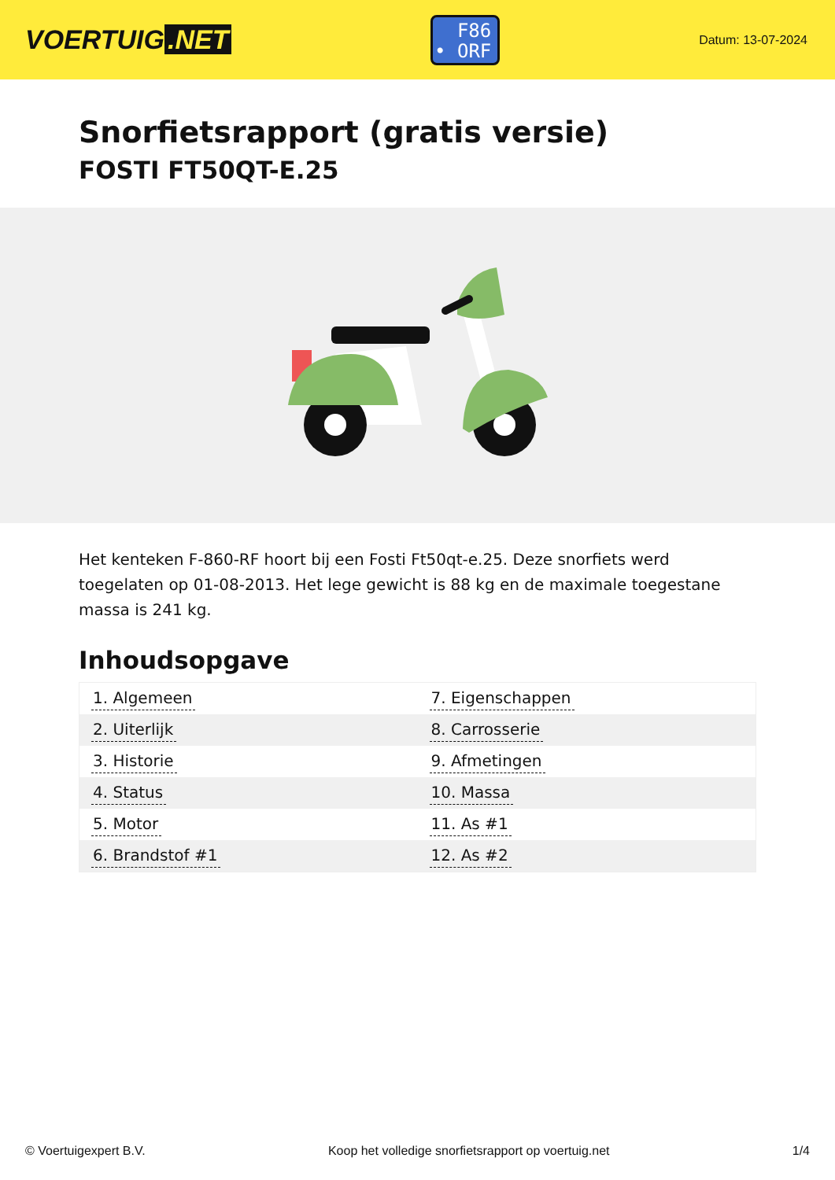VOERTUIG.NET
F86
• ORF
Datum: 13-07-2024
Snorfietsrapport (gratis versie)
FOSTI FT50QT-E.25
Het kenteken F-860-RF hoort bij een Fosti Ft50qt-e.25. Deze snorfiets werd toegelaten op 01-08-2013. Het lege gewicht is 88 kg en de maximale toegestane massa is 241 kg.
Inhoudsopgave
| 1. Algemeen | 7. Eigenschappen |
| 2. Uiterlijk | 8. Carrosserie |
| 3. Historie | 9. Afmetingen |
| 4. Status | 10. Massa |
| 5. Motor | 11. As #1 |
| 6. Brandstof #1 | 12. As #2 |
© Voertuigexpert B.V. Koop het volledige snorfietsrapport op voertuig.net 1/4